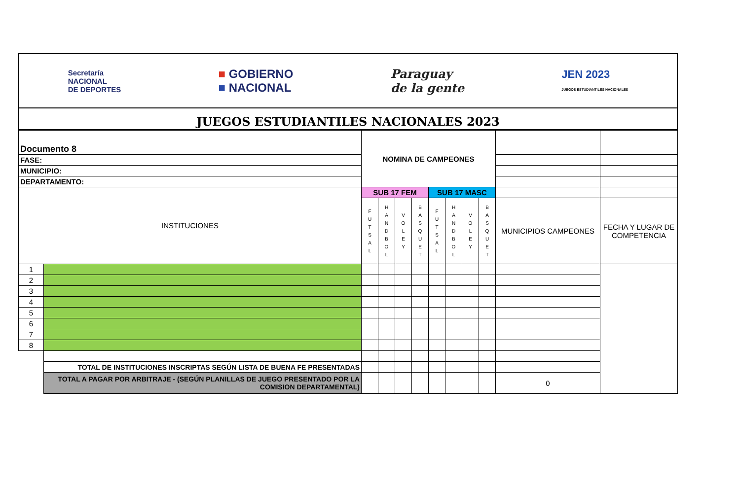Secretaría
NACIONAL
DE DEPORTES
■ GOBIERNO
■ NACIONAL
Paraguay
de la gente
JEN 2023
JUEGOS ESTUDIANTILES NACIONALES
JUEGOS ESTUDIANTILES NACIONALES 2023
| Documento 8 | | NOMINA DE CAMPEONES | | | | | | | | | |
| FASE: | | | | | | | | | | | |
| MUNICIPIO: | | | | | | | | | | | |
| DEPARTAMENTO: | | | | | | | | | | | |
| INSTITUCIONES | | SUB 17 FEM | | | | SUB 17 MASC | | | | | |
| | | F U T S A L | H A N D B O L | V O L E Y | B A S Q U E T | F U T S A L | H A N D B O L | V O L E Y | B A S Q U E T | MUNICIPIOS CAMPEONES | FECHA Y LUGAR DE COMPETENCIA |
| 1 | | | | | | | | | | | |
| 2 | | | | | | | | | | | |
| 3 | | | | | | | | | | | |
| 4 | | | | | | | | | | | |
| 5 | | | | | | | | | | | |
| 6 | | | | | | | | | | | |
| 7 | | | | | | | | | | | |
| 8 | | | | | | | | | | | |
| | TOTAL DE INSTITUCIONES INSCRIPTAS SEGÚN LISTA DE BUENA FE PRESENTADAS | | | | | | | | | | |
| | TOTAL A PAGAR POR ARBITRAJE - (SEGÚN PLANILLAS DE JUEGO PRESENTADO POR LA COMISION DEPARTAMENTAL) | | | | | | | | | 0 | |